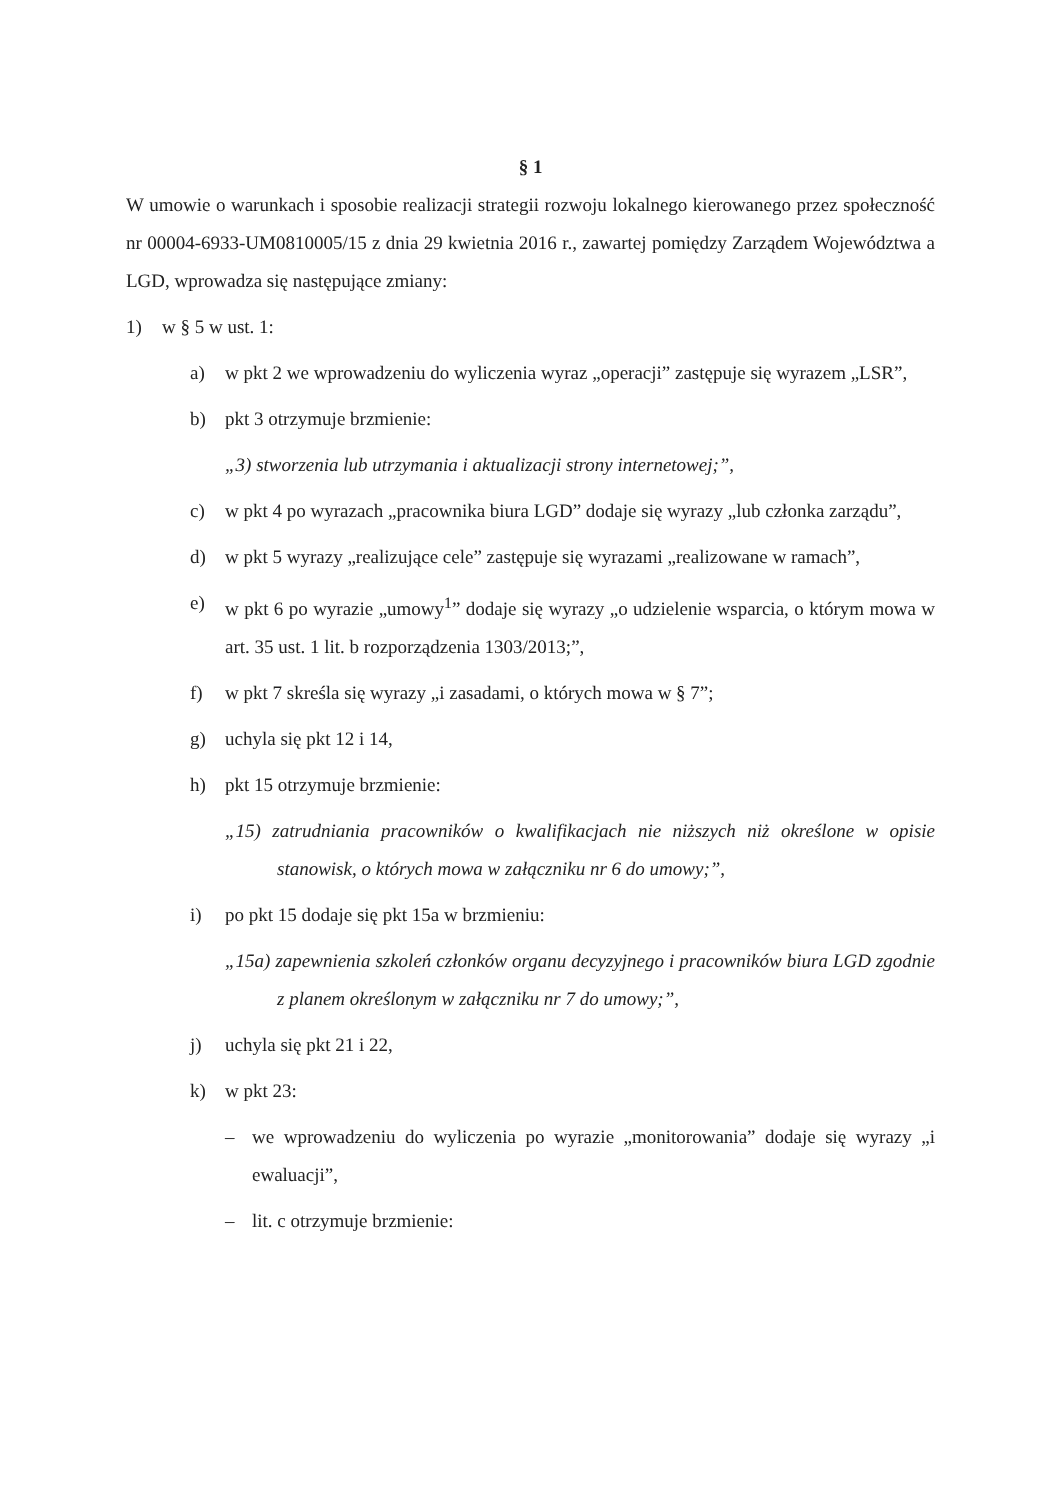§ 1
W umowie o warunkach i sposobie realizacji strategii rozwoju lokalnego kierowanego przez społeczność nr 00004-6933-UM0810005/15 z dnia 29 kwietnia 2016 r., zawartej pomiędzy Zarządem Województwa a LGD, wprowadza się następujące zmiany:
1) w § 5 w ust. 1:
a) w pkt 2 we wprowadzeniu do wyliczenia wyraz „operacji” zastępuje się wyrazem „LSR”,
b) pkt 3 otrzymuje brzmienie:
„3) stworzenia lub utrzymania i aktualizacji strony internetowej;”,
c) w pkt 4 po wyrazach „pracownika biura LGD” dodaje się wyrazy „lub członka zarządu”,
d) w pkt 5 wyrazy „realizujące cele” zastępuje się wyrazami „realizowane w ramach”,
e) w pkt 6 po wyrazie „umowy<sup>1</sup>” dodaje się wyrazy „o udzielenie wsparcia, o którym mowa w art. 35 ust. 1 lit. b rozporządzenia 1303/2013;”,
f) w pkt 7 skreśla się wyrazy „i zasadami, o których mowa w § 7”;
g) uchyla się pkt 12 i 14,
h) pkt 15 otrzymuje brzmienie:
„15) zatrudniania pracowników o kwalifikacjach nie niższych niż określone w opisie stanowisk, o których mowa w załączniku nr 6 do umowy;”,
i) po pkt 15 dodaje się pkt 15a w brzmieniu:
„15a) zapewnienia szkoleń członków organu decyzyjnego i pracowników biura LGD zgodnie z planem określonym w załączniku nr 7 do umowy;”,
j) uchyla się pkt 21 i 22,
k) w pkt 23:
– we wprowadzeniu do wyliczenia po wyrazie „monitorowania” dodaje się wyrazy „i ewaluacji”,
– lit. c otrzymuje brzmienie: